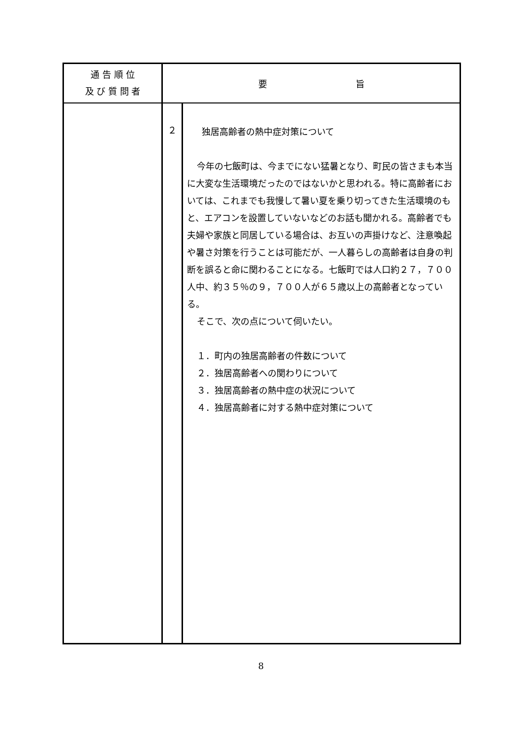| 通 告 順 位 及 び 質 問 者 | 要 旨 | |
| --- | --- | --- |
| | ２ | 独居高齢者の熱中症対策について 今年の七飯町は、今までにない猛暑となり、町民の皆さまも本当に大変な生活環境だったのではないかと思われる。特に高齢者においては、これまでも我慢して暑い夏を乗り切ってきた生活環境のもと、エアコンを設置していないなどのお話も聞かれる。高齢者でも夫婦や家族と同居している場合は、お互いの声掛けなど、注意喚起や暑さ対策を行うことは可能だが、一人暮らしの高齢者は自身の判断を誤ると命に関わることになる。七飯町では人口約２７，７００人中、約３５％の９，７００人が６５歳以上の高齢者となっている。 そこで、次の点について伺いたい。 １．町内の独居高齢者の件数について ２．独居高齢者への関わりについて ３．独居高齢者の熱中症の状況について ４．独居高齢者に対する熱中症対策について |
8